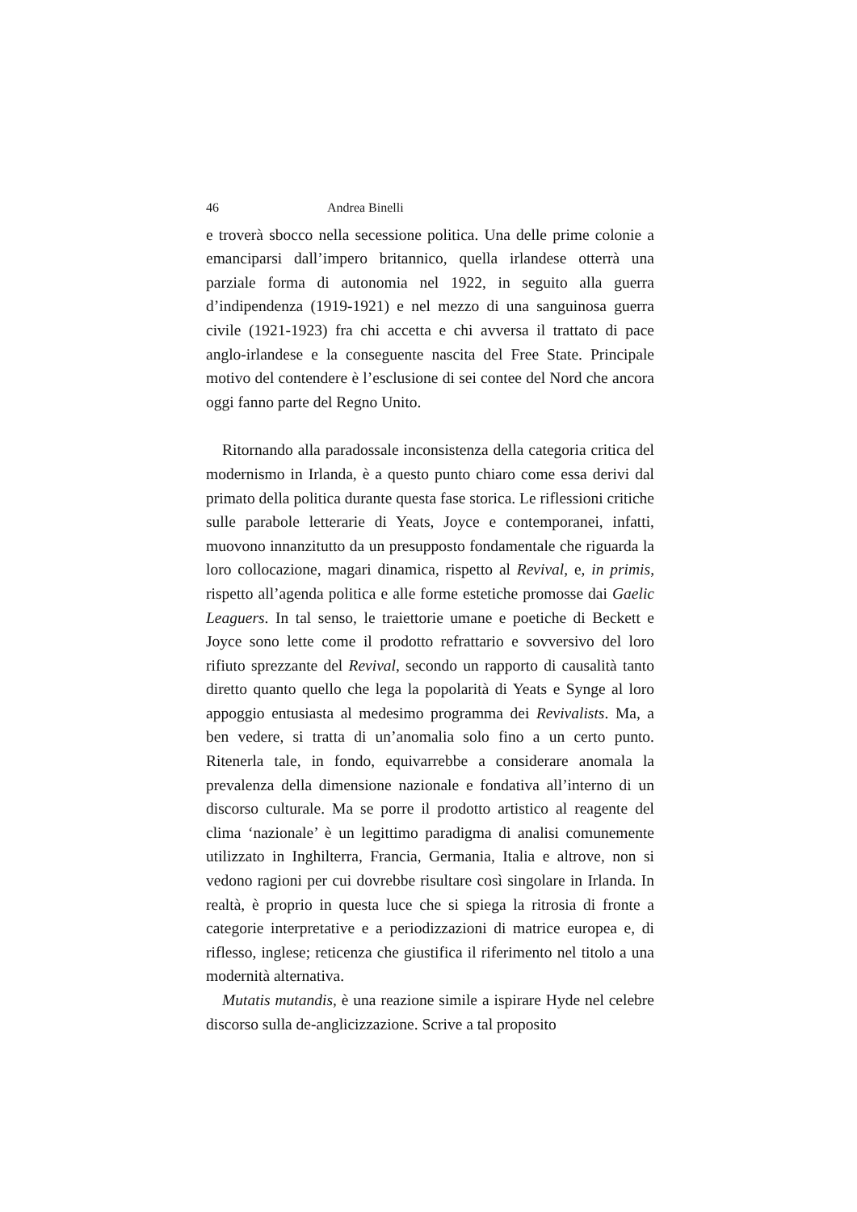46 Andrea Binelli
e troverà sbocco nella secessione politica. Una delle prime colonie a emanciparsi dall’impero britannico, quella irlandese otterrà una parziale forma di autonomia nel 1922, in seguito alla guerra d’indipendenza (1919-1921) e nel mezzo di una sanguinosa guerra civile (1921-1923) fra chi accetta e chi avversa il trattato di pace anglo-irlandese e la conseguente nascita del Free State. Principale motivo del contendere è l’esclusione di sei contee del Nord che ancora oggi fanno parte del Regno Unito.
Ritornando alla paradossale inconsistenza della categoria critica del modernismo in Irlanda, è a questo punto chiaro come essa derivi dal primato della politica durante questa fase storica. Le riflessioni critiche sulle parabole letterarie di Yeats, Joyce e contemporanei, infatti, muovono innanzitutto da un presupposto fondamentale che riguarda la loro collocazione, magari dinamica, rispetto al Revival, e, in primis, rispetto all’agenda politica e alle forme estetiche promosse dai Gaelic Leaguers. In tal senso, le traiettorie umane e poetiche di Beckett e Joyce sono lette come il prodotto refrattario e sovversivo del loro rifiuto sprezzante del Revival, secondo un rapporto di causalità tanto diretto quanto quello che lega la popolarità di Yeats e Synge al loro appoggio entusiasta al medesimo programma dei Revivalists. Ma, a ben vedere, si tratta di un’anomalia solo fino a un certo punto. Ritenerla tale, in fondo, equivarrebbe a considerare anomala la prevalenza della dimensione nazionale e fondativa all’interno di un discorso culturale. Ma se porre il prodotto artistico al reagente del clima ‘nazionale’ è un legittimo paradigma di analisi comunemente utilizzato in Inghilterra, Francia, Germania, Italia e altrove, non si vedono ragioni per cui dovrebbe risultare così singolare in Irlanda. In realtà, è proprio in questa luce che si spiega la ritrosia di fronte a categorie interpretative e a periodizzazioni di matrice europea e, di riflesso, inglese; reticenza che giustifica il riferimento nel titolo a una modernità alternativa.
Mutatis mutandis, è una reazione simile a ispirare Hyde nel celebre discorso sulla de-anglicizzazione. Scrive a tal proposito